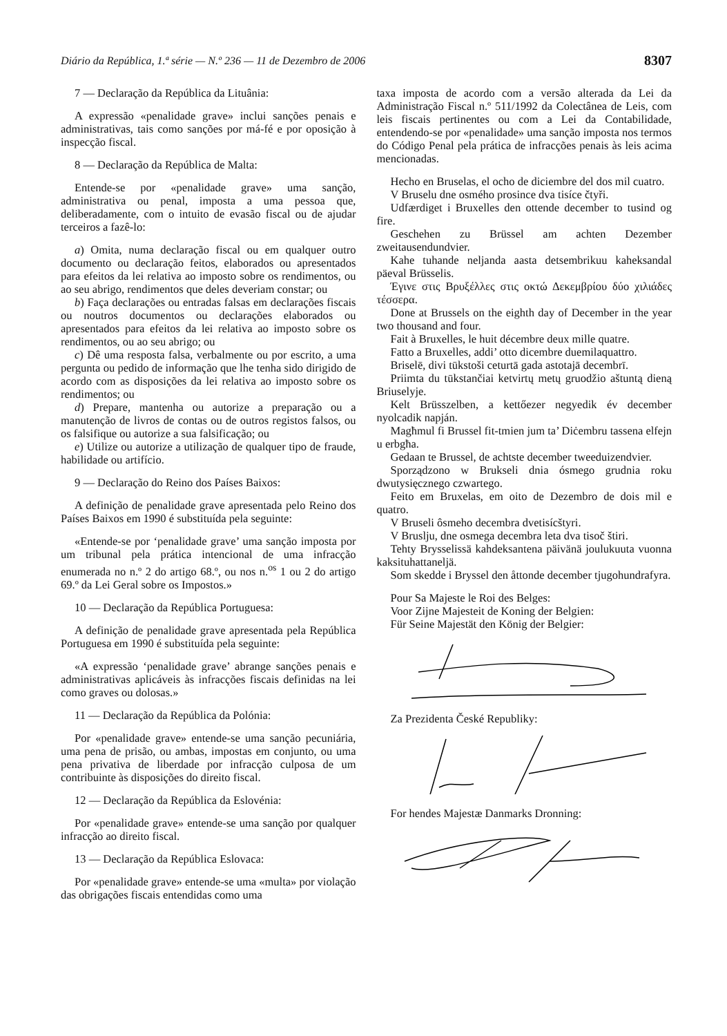Diário da República, 1.ª série — N.º 236 — 11 de Dezembro de 2006 8307
7 — Declaração da República da Lituânia:
A expressão «penalidade grave» inclui sanções penais e administrativas, tais como sanções por má-fé e por oposição à inspecção fiscal.
8 — Declaração da República de Malta:
Entende-se por «penalidade grave» uma sanção, administrativa ou penal, imposta a uma pessoa que, deliberadamente, com o intuito de evasão fiscal ou de ajudar terceiros a fazê-lo:
a) Omita, numa declaração fiscal ou em qualquer outro documento ou declaração feitos, elaborados ou apresentados para efeitos da lei relativa ao imposto sobre os rendimentos, ou ao seu abrigo, rendimentos que deles deveriam constar; ou
b) Faça declarações ou entradas falsas em declarações fiscais ou noutros documentos ou declarações elaborados ou apresentados para efeitos da lei relativa ao imposto sobre os rendimentos, ou ao seu abrigo; ou
c) Dê uma resposta falsa, verbalmente ou por escrito, a uma pergunta ou pedido de informação que lhe tenha sido dirigido de acordo com as disposições da lei relativa ao imposto sobre os rendimentos; ou
d) Prepare, mantenha ou autorize a preparação ou a manutenção de livros de contas ou de outros registos falsos, ou os falsifique ou autorize a sua falsificação; ou
e) Utilize ou autorize a utilização de qualquer tipo de fraude, habilidade ou artifício.
9 — Declaração do Reino dos Países Baixos:
A definição de penalidade grave apresentada pelo Reino dos Países Baixos em 1990 é substituída pela seguinte:
«Entende-se por ‘penalidade grave’ uma sanção imposta por um tribunal pela prática intencional de uma infracção enumerada no n.º 2 do artigo 68.º, ou nos n.<sup>os</sup> 1 ou 2 do artigo 69.º da Lei Geral sobre os Impostos.»
10 — Declaração da República Portuguesa:
A definição de penalidade grave apresentada pela República Portuguesa em 1990 é substituída pela seguinte:
«A expressão ‘penalidade grave’ abrange sanções penais e administrativas aplicáveis às infracções fiscais definidas na lei como graves ou dolosas.»
11 — Declaração da República da Polónia:
Por «penalidade grave» entende-se uma sanção pecuniária, uma pena de prisão, ou ambas, impostas em conjunto, ou uma pena privativa de liberdade por infracção culposa de um contribuinte às disposições do direito fiscal.
12 — Declaração da República da Eslovénia:
Por «penalidade grave» entende-se uma sanção por qualquer infracção ao direito fiscal.
13 — Declaração da República Eslovaca:
Por «penalidade grave» entende-se uma «multa» por violação das obrigações fiscais entendidas como uma
taxa imposta de acordo com a versão alterada da Lei da Administração Fiscal n.º 511/1992 da Colectânea de Leis, com leis fiscais pertinentes ou com a Lei da Contabilidade, entendendo-se por «penalidade» uma sanção imposta nos termos do Código Penal pela prática de infracções penais às leis acima mencionadas.
Hecho en Bruselas, el ocho de diciembre del dos mil cuatro.
V Bruselu dne osmého prosince dva tisíce čtyři.
Udfærdiget i Bruxelles den ottende december to tusind og fire.
Geschehen zu Brüssel am achten Dezember zweitausendundvier.
Kahe tuhande neljanda aasta detsembrikuu kaheksandal päeval Brüsselis.
Έγινε στις Βρυξέλλες στις οκτώ Δεκεμβρίου δύο χιλιάδες τέσσερα.
Done at Brussels on the eighth day of December in the year two thousand and four.
Fait à Bruxelles, le huit décembre deux mille quatre.
Fatto a Bruxelles, addi’ otto dicembre duemilaquattro.
Briselē, divi tūkstoši ceturtā gada astotajā decembrī.
Priimta du tūkstančiai ketvirtų metų gruodžio aštuntą dieną Briuselyje.
Kelt Brüsszelben, a kettőezer negyedik év december nyolcadik napján.
Magħmul fi Brussel fit-tmien jum ta’ Diċembru tassena elfejn u erbgħa.
Gedaan te Brussel, de achtste december tweeduizendvier.
Sporządzono w Brukseli dnia ósmego grudnia roku dwutysięcznego czwartego.
Feito em Bruxelas, em oito de Dezembro de dois mil e quatro.
V Bruseli ôsmeho decembra dvetisícštyri.
V Bruslju, dne osmega decembra leta dva tisoč štiri.
Tehty Brysselissä kahdeksantena päivänä joulukuuta vuonna kaksituhattaneljä.
Som skedde i Bryssel den åttonde december tjugohundrafyra.
Pour Sa Majeste le Roi des Belges:
Voor Zijne Majesteit de Koning der Belgien:
Für Seine Majestät den König der Belgier:
Za Prezidenta České Republiky:
For hendes Majestæ Danmarks Dronning: